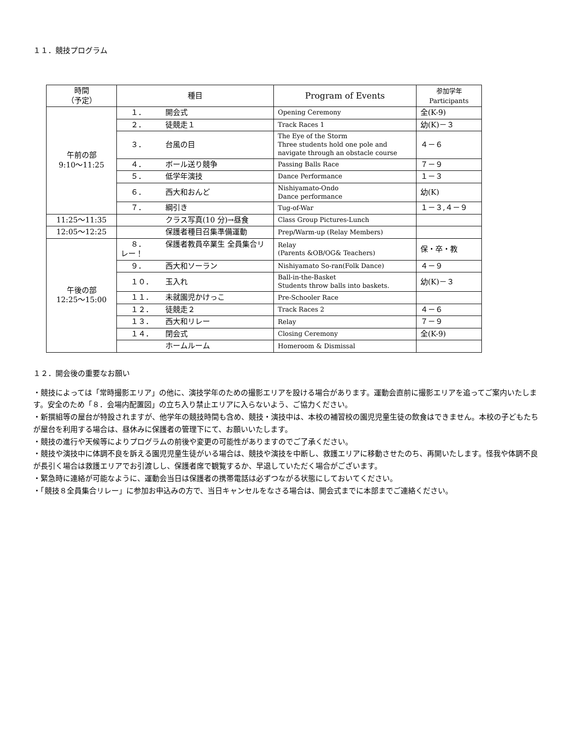１１．競技プログラム
| 時間 （予定） | 種目 | Program of Events | 参加学年 Participants |
| --- | --- | --- | --- |
| 午前の部 9:10～11:25 | １． 開会式 | Opening Ceremony | 全(K-9) |
| | ２． 徒競走１ | Track Races 1 | 幼(K)－３ |
| | ３． 台風の目 | The Eye of the Storm Three students hold one pole and navigate through an obstacle course | ４－６ |
| | ４． ボール送り競争 | Passing Balls Race | ７－９ |
| | ５． 低学年演技 | Dance Performance | １－３ |
| | ６． 西大和おんど | Nishiyamato-Ondo Dance performance | 幼(K) |
| | ７． 綱引き | Tug-of-War | １－３,４－９ |
| 11:25～11:35 | クラス写真(10 分)→昼食 | Class Group Pictures-Lunch | |
| 12:05～12:25 | 保護者種目召集準備運動 | Prep/Warm-up (Relay Members) | |
| 午後の部 12:25～15:00 | ８． 保護者教員卒業生 全員集合リレー！ | Relay (Parents &OB/OG& Teachers) | 保・卒・教 |
| | ９． 西大和ソーラン | Nishiyamato So-ran(Folk Dance) | ４－９ |
| | １０． 玉入れ | Ball-in-the-Basket Students throw balls into baskets. | 幼(K)－３ |
| | １１． 未就園児かけっこ | Pre-Schooler Race | |
| | １２． 徒競走２ | Track Races 2 | ４－６ |
| | １３． 西大和リレー | Relay | ７－９ |
| | １４． 閉会式 | Closing Ceremony | 全(K-9) |
| | ホームルーム | Homeroom & Dismissal | |
１２．開会後の重要なお願い
・競技によっては「常時撮影エリア」の他に、演技学年のための撮影エリアを設ける場合があります。運動会直前に撮影エリアを追ってご案内いたします。安全のため「８．会場内配置図」の立ち入り禁止エリアに入らないよう、ご協力ください。
・新撰組等の屋台が特設されますが、他学年の競技時間も含め、競技・演技中は、本校の補習校の園児児童生徒の飲食はできません。本校の子どもたちが屋台を利用する場合は、昼休みに保護者の管理下にて、お願いいたします。
・競技の進行や天候等によりプログラムの前後や変更の可能性がありますのでご了承ください。
・競技や演技中に体調不良を訴える園児児童生徒がいる場合は、競技や演技を中断し、救護エリアに移動させたのち、再開いたします。怪我や体調不良が長引く場合は救護エリアでお引渡しし、保護者席で観覧するか、早退していただく場合がございます。
・緊急時に連絡が可能なように、運動会当日は保護者の携帯電話は必ずつながる状態にしておいてください。
・「競技８全員集合リレー」に参加お申込みの方で、当日キャンセルをなさる場合は、開会式までに本部までご連絡ください。